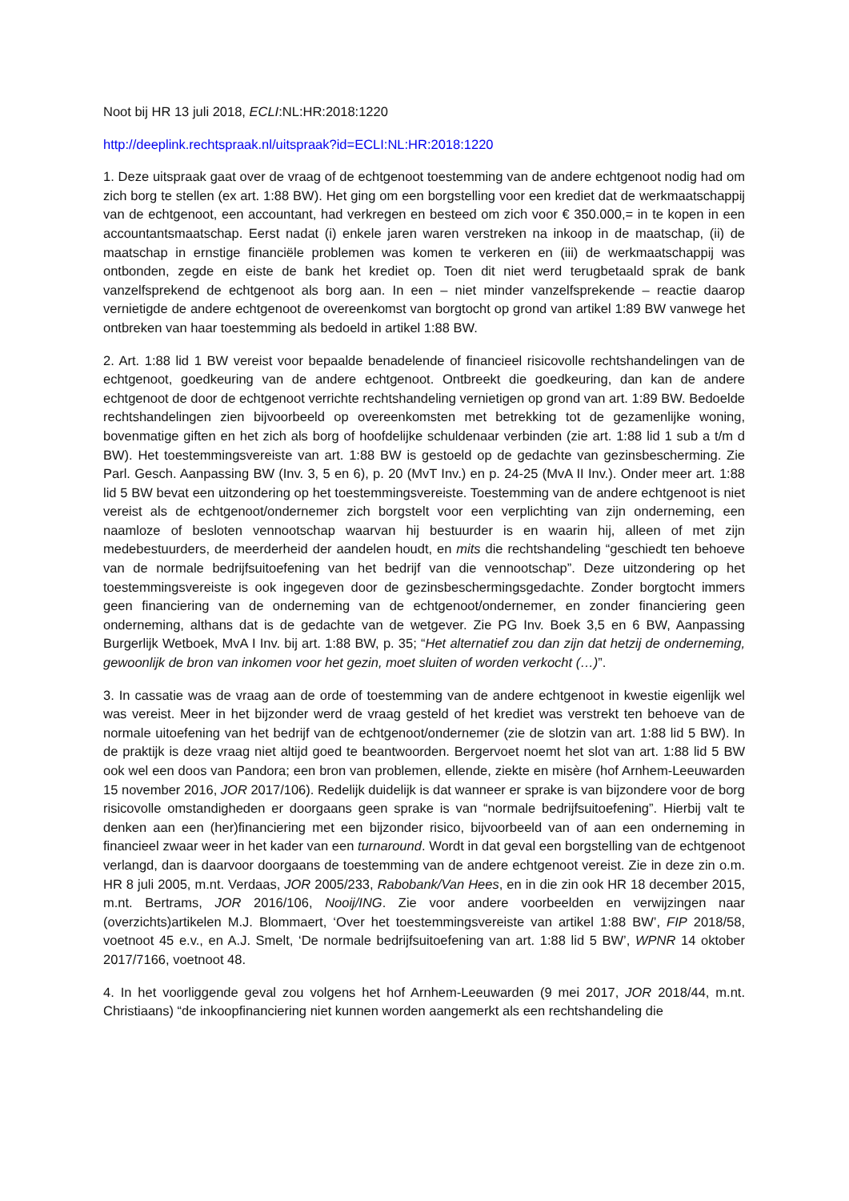Noot bij HR 13 juli 2018, ECLI:NL:HR:2018:1220
http://deeplink.rechtspraak.nl/uitspraak?id=ECLI:NL:HR:2018:1220
1. Deze uitspraak gaat over de vraag of de echtgenoot toestemming van de andere echtgenoot nodig had om zich borg te stellen (ex art. 1:88 BW). Het ging om een borgstelling voor een krediet dat de werkmaatschappij van de echtgenoot, een accountant, had verkregen en besteed om zich voor € 350.000,= in te kopen in een accountantsmaatschap. Eerst nadat (i) enkele jaren waren verstreken na inkoop in de maatschap, (ii) de maatschap in ernstige financiële problemen was komen te verkeren en (iii) de werkmaatschappij was ontbonden, zegde en eiste de bank het krediet op. Toen dit niet werd terugbetaald sprak de bank vanzelfsprekend de echtgenoot als borg aan. In een – niet minder vanzelfsprekende – reactie daarop vernietigde de andere echtgenoot de overeenkomst van borgtocht op grond van artikel 1:89 BW vanwege het ontbreken van haar toestemming als bedoeld in artikel 1:88 BW.
2. Art. 1:88 lid 1 BW vereist voor bepaalde benadelende of financieel risicovolle rechtshandelingen van de echtgenoot, goedkeuring van de andere echtgenoot. Ontbreekt die goedkeuring, dan kan de andere echtgenoot de door de echtgenoot verrichte rechtshandeling vernietigen op grond van art. 1:89 BW. Bedoelde rechtshandelingen zien bijvoorbeeld op overeenkomsten met betrekking tot de gezamenlijke woning, bovenmatige giften en het zich als borg of hoofdelijke schuldenaar verbinden (zie art. 1:88 lid 1 sub a t/m d BW). Het toestemmingsvereiste van art. 1:88 BW is gestoeld op de gedachte van gezinsbescherming. Zie Parl. Gesch. Aanpassing BW (Inv. 3, 5 en 6), p. 20 (MvT Inv.) en p. 24-25 (MvA II Inv.). Onder meer art. 1:88 lid 5 BW bevat een uitzondering op het toestemmingsvereiste. Toestemming van de andere echtgenoot is niet vereist als de echtgenoot/ondernemer zich borgstelt voor een verplichting van zijn onderneming, een naamloze of besloten vennootschap waarvan hij bestuurder is en waarin hij, alleen of met zijn medebestuurders, de meerderheid der aandelen houdt, en mits die rechtshandeling “geschiedt ten behoeve van de normale bedrijfsuitoefening van het bedrijf van die vennootschap”. Deze uitzondering op het toestemmingsvereiste is ook ingegeven door de gezinsbeschermingsgedachte. Zonder borgtocht immers geen financiering van de onderneming van de echtgenoot/ondernemer, en zonder financiering geen onderneming, althans dat is de gedachte van de wetgever. Zie PG Inv. Boek 3,5 en 6 BW, Aanpassing Burgerlijk Wetboek, MvA I Inv. bij art. 1:88 BW, p. 35; “Het alternatief zou dan zijn dat hetzij de onderneming, gewoonlijk de bron van inkomen voor het gezin, moet sluiten of worden verkocht (…)”.
3. In cassatie was de vraag aan de orde of toestemming van de andere echtgenoot in kwestie eigenlijk wel was vereist. Meer in het bijzonder werd de vraag gesteld of het krediet was verstrekt ten behoeve van de normale uitoefening van het bedrijf van de echtgenoot/ondernemer (zie de slotzin van art. 1:88 lid 5 BW). In de praktijk is deze vraag niet altijd goed te beantwoorden. Bergervoet noemt het slot van art. 1:88 lid 5 BW ook wel een doos van Pandora; een bron van problemen, ellende, ziekte en misère (hof Arnhem-Leeuwarden 15 november 2016, JOR 2017/106). Redelijk duidelijk is dat wanneer er sprake is van bijzondere voor de borg risicovolle omstandigheden er doorgaans geen sprake is van “normale bedrijfsuitoefening”. Hierbij valt te denken aan een (her)financiering met een bijzonder risico, bijvoorbeeld van of aan een onderneming in financieel zwaar weer in het kader van een turnaround. Wordt in dat geval een borgstelling van de echtgenoot verlangd, dan is daarvoor doorgaans de toestemming van de andere echtgenoot vereist. Zie in deze zin o.m. HR 8 juli 2005, m.nt. Verdaas, JOR 2005/233, Rabobank/Van Hees, en in die zin ook HR 18 december 2015, m.nt. Bertrams, JOR 2016/106, Nooij/ING. Zie voor andere voorbeelden en verwijzingen naar (overzichts)artikelen M.J. Blommaert, ‘Over het toestemmingsvereiste van artikel 1:88 BW’, FIP 2018/58, voetnoot 45 e.v., en A.J. Smelt, ‘De normale bedrijfsuitoefening van art. 1:88 lid 5 BW’, WPNR 14 oktober 2017/7166, voetnoot 48.
4. In het voorliggende geval zou volgens het hof Arnhem-Leeuwarden (9 mei 2017, JOR 2018/44, m.nt. Christiaans) “de inkoopfinanciering niet kunnen worden aangemerkt als een rechtshandeling die